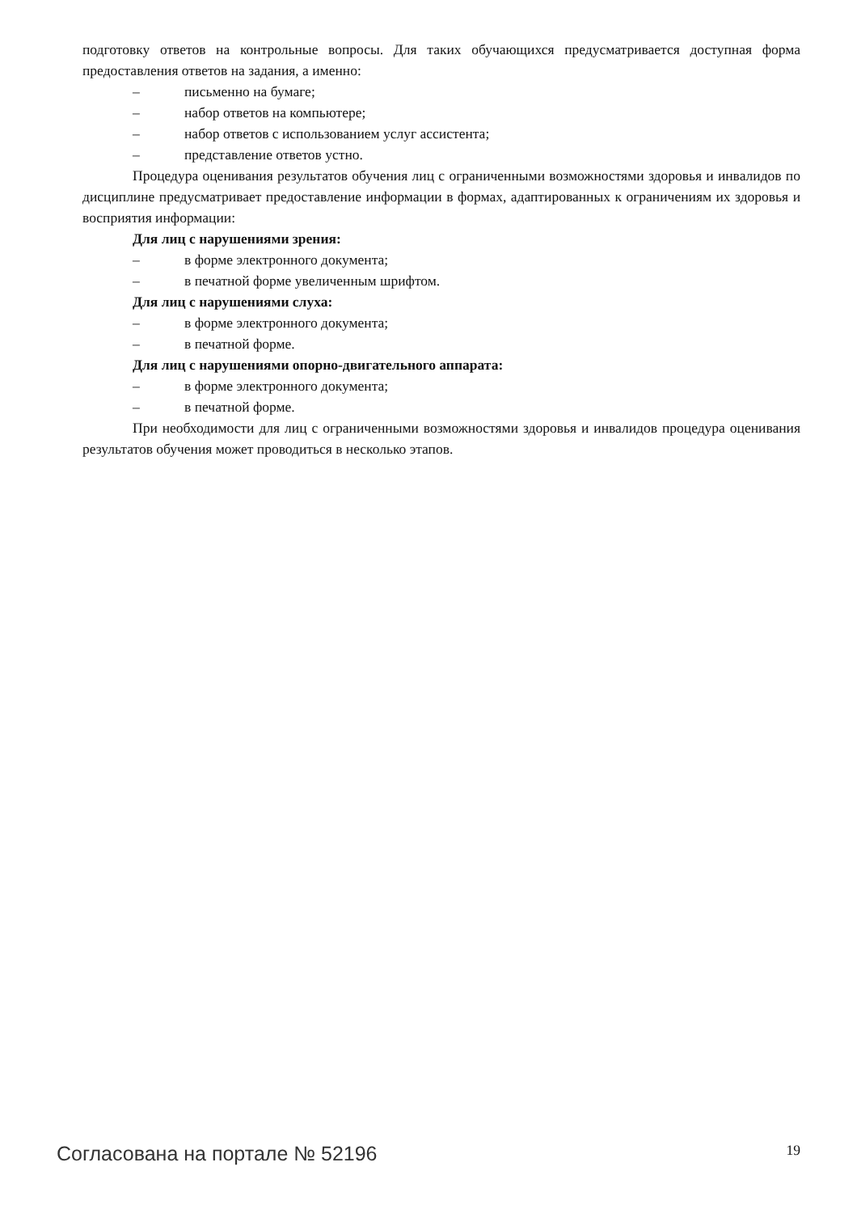подготовку ответов на контрольные вопросы. Для таких обучающихся предусматривается доступная форма предоставления ответов на задания, а именно:
– письменно на бумаге;
– набор ответов на компьютере;
– набор ответов с использованием услуг ассистента;
– представление ответов устно.
Процедура оценивания результатов обучения лиц с ограниченными возможностями здоровья и инвалидов по дисциплине предусматривает предоставление информации в формах, адаптированных к ограничениям их здоровья и восприятия информации:
Для лиц с нарушениями зрения:
– в форме электронного документа;
– в печатной форме увеличенным шрифтом.
Для лиц с нарушениями слуха:
– в форме электронного документа;
– в печатной форме.
Для лиц с нарушениями опорно-двигательного аппарата:
– в форме электронного документа;
– в печатной форме.
При необходимости для лиц с ограниченными возможностями здоровья и инвалидов процедура оценивания результатов обучения может проводиться в несколько этапов.
Согласована на портале № 52196 19